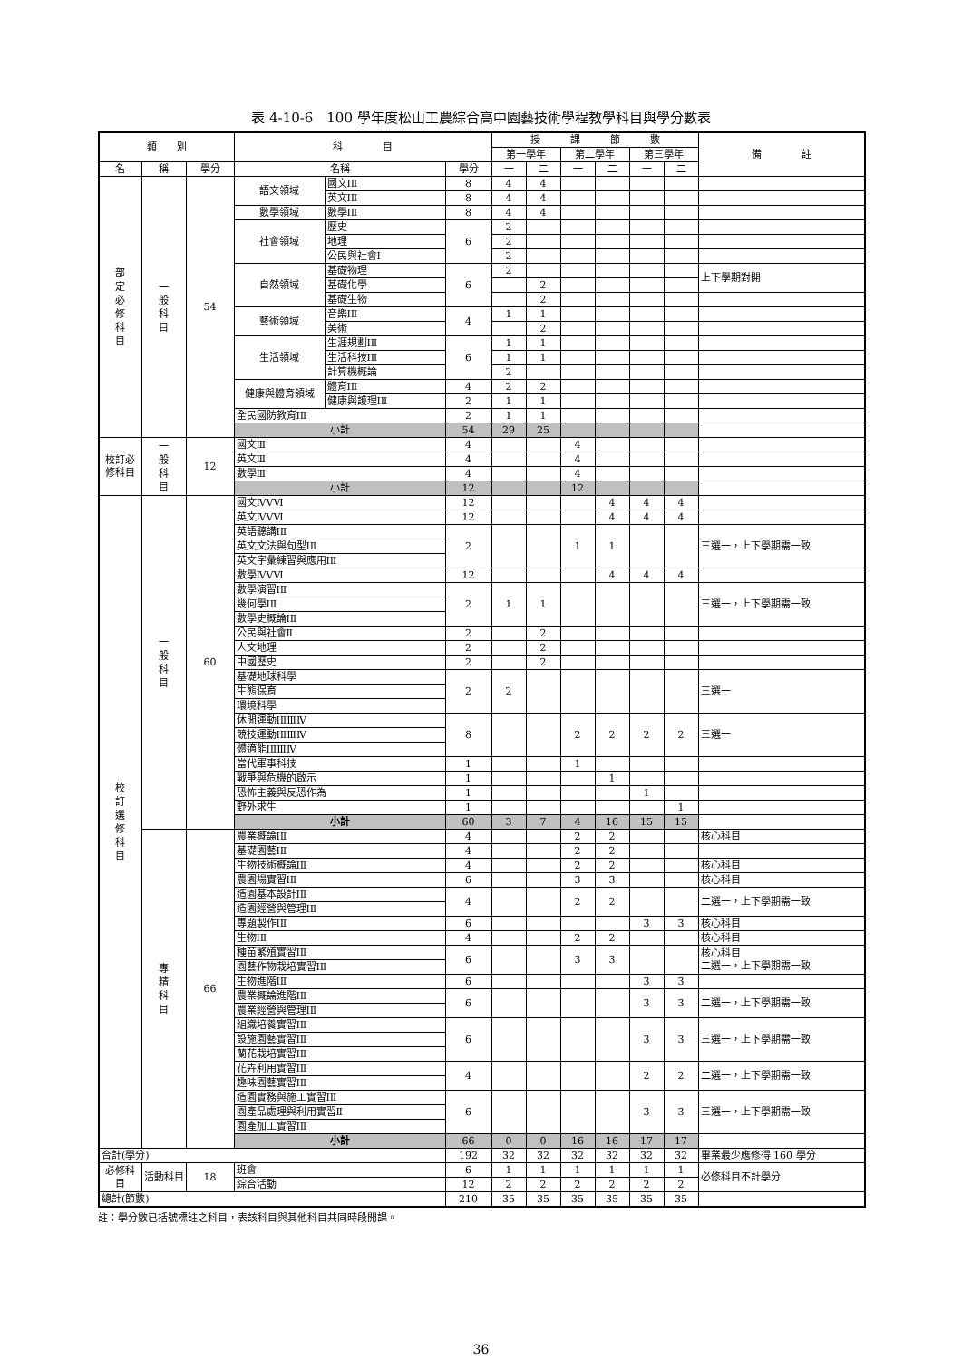表 4-10-6　100 學年度松山工農綜合高中園藝技術學程教學科目與學分數表
| 類 別 | | | 科 目 | | | 授 課 節 數 | | | | | | 備 註 |
| --- | --- | --- | --- | --- | --- | --- | --- | --- | --- | --- | --- | --- |
| | | | | | | 第一學年 | | 第二學年 | | 第三學年 | | |
| 名 | 稱 | 學分 | 名稱 | | 學分 | 一 | 二 | 一 | 二 | 一 | 二 | |
| 部 定 必 修 科 目 | 一 般 科 目 | 54 | 語文領域 | 國文ⅠⅡ | 8 | 4 | 4 | | | | | |
| | | | | 英文ⅠⅡ | 8 | 4 | 4 | | | | | |
| | | | 數學領域 | 數學ⅠⅡ | 8 | 4 | 4 | | | | | |
| | | | 社會領域 | 歷史 | 6 | 2 | | | | | | |
| | | | | 地理 | | 2 | | | | | | |
| | | | | 公民與社會Ⅰ | | 2 | | | | | | |
| | | | 自然領域 | 基礎物理 | 6 | 2 | | | | | | 上下學期對開 |
| | | | | 基礎化學 | | | 2 | | | | | |
| | | | | 基礎生物 | | | 2 | | | | | |
| | | | 藝術領域 | 音樂ⅠⅡ | 4 | 1 | 1 | | | | | |
| | | | | 美術 | | | 2 | | | | | |
| | | | 生活領域 | 生涯規劃ⅠⅡ | 6 | 1 | 1 | | | | | |
| | | | | 生活科技ⅠⅡ | | 1 | 1 | | | | | |
| | | | | 計算機概論 | | 2 | | | | | | |
| | | | 健康與體育領域 | 體育ⅠⅡ | 4 | 2 | 2 | | | | | |
| | | | | 健康與護理ⅠⅡ | 2 | 1 | 1 | | | | | |
| | | | 全民國防教育ⅠⅡ | | 2 | 1 | 1 | | | | | |
| | | | 小計 | | 54 | 29 | 25 | | | | | |
| 校訂必修科目 | 一 般 科 目 | 12 | 國文Ⅲ | | 4 | | | 4 | | | | |
| | | | 英文Ⅲ | | 4 | | | 4 | | | | |
| | | | 數學Ⅲ | | 4 | | | 4 | | | | |
| | | | 小計 | | 12 | | | 12 | | | | |
| 校 訂 選 修 科 目 | 一 般 科 目 | 60 | 國文ⅣⅤⅥ | | 12 | | | | 4 | 4 | 4 | |
| | | | 英文ⅣⅤⅥ | | 12 | | | | 4 | 4 | 4 | |
| | | | 英語聽講ⅠⅡ | | 2 | | | 1 | 1 | | | 三選一，上下學期需一致 |
| | | | 英文文法與句型ⅠⅡ | | | | | | | | | |
| | | | 英文字彙練習與應用ⅠⅡ | | | | | | | | | |
| | | | 數學ⅣⅤⅥ | | 12 | | | | 4 | 4 | 4 | |
| | | | 數學演習ⅠⅡ | | 2 | 1 | 1 | | | | | 三選一，上下學期需一致 |
| | | | 幾何學ⅠⅡ | | | | | | | | | |
| | | | 數學史概論ⅠⅡ | | | | | | | | | |
| | | | 公民與社會Ⅱ | | 2 | | 2 | | | | | |
| | | | 人文地理 | | 2 | | 2 | | | | | |
| | | | 中國歷史 | | 2 | | 2 | | | | | |
| | | | 基礎地球科學 | | 2 | 2 | | | | | | 三選一 |
| | | | 生態保育 | | | | | | | | | |
| | | | 環境科學 | | | | | | | | | |
| | | | 休閒運動ⅠⅡⅢⅣ | | 8 | | | 2 | 2 | 2 | 2 | 三選一 |
| | | | 競技運動ⅠⅡⅢⅣ | | | | | | | | | |
| | | | 體適能ⅠⅡⅢⅣ | | | | | | | | | |
| | | | 當代軍事科技 | | 1 | | | 1 | | | | |
| | | | 戰爭與危機的啟示 | | 1 | | | | 1 | | | |
| | | | 恐怖主義與反恐作為 | | 1 | | | | | 1 | | |
| | | | 野外求生 | | 1 | | | | | | 1 | |
| | | | 小計 | | 60 | 3 | 7 | 4 | 16 | 15 | 15 | |
| | 專 精 科 目 | 66 | 農業概論ⅠⅡ | | 4 | | | 2 | 2 | | | 核心科目 |
| | | | 基礎園藝ⅠⅡ | | 4 | | | 2 | 2 | | | |
| | | | 生物技術概論ⅠⅡ | | 4 | | | 2 | 2 | | | 核心科目 |
| | | | 農園場實習ⅠⅡ | | 6 | | | 3 | 3 | | | 核心科目 |
| | | | 造園基本設計ⅠⅡ | | 4 | | | 2 | 2 | | | 二選一，上下學期需一致 |
| | | | 造園經營與管理ⅠⅡ | | | | | | | | | |
| | | | 專題製作ⅠⅡ | | 6 | | | | | 3 | 3 | 核心科目 |
| | | | 生物ⅠⅡ | | 4 | | | 2 | 2 | | | 核心科目 |
| | | | 種苗繁殖實習ⅠⅡ | | 6 | | | 3 | 3 | | | 核心科目 二選一，上下學期需一致 |
| | | | 園藝作物栽培實習ⅠⅡ | | | | | | | | | |
| | | | 生物進階ⅠⅡ | | 6 | | | | | 3 | 3 | |
| | | | 農業概論進階ⅠⅡ | | 6 | | | | | 3 | 3 | 二選一，上下學期需一致 |
| | | | 農業經營與管理ⅠⅡ | | | | | | | | | |
| | | | 組織培養實習ⅠⅡ | | 6 | | | | | 3 | 3 | 三選一，上下學期需一致 |
| | | | 設施園藝實習ⅠⅡ | | | | | | | | | |
| | | | 蘭花栽培實習ⅠⅡ | | | | | | | | | |
| | | | 花卉利用實習ⅠⅡ | | 4 | | | | | 2 | 2 | 二選一，上下學期需一致 |
| | | | 趣味園藝實習ⅠⅡ | | | | | | | | | |
| | | | 造園實務與施工實習ⅠⅡ | | 6 | | | | | 3 | 3 | 三選一，上下學期需一致 |
| | | | 園產品處理與利用實習Ⅱ | | | | | | | | | |
| | | | 園產加工實習ⅠⅡ | | | | | | | | | |
| | | | 小計 | | 66 | 0 | 0 | 16 | 16 | 17 | 17 | |
| 合計(學分) | | | | | 192 | 32 | 32 | 32 | 32 | 32 | 32 | 畢業最少應修得 160 學分 |
| 必修科目 | 活動科目 | 18 | 班會 | | 6 | 1 | 1 | 1 | 1 | 1 | 1 | 必修科目不計學分 |
| | | | 綜合活動 | | 12 | 2 | 2 | 2 | 2 | 2 | 2 | |
| 總計(節數) | | | | | 210 | 35 | 35 | 35 | 35 | 35 | 35 | |
註：學分數已括號標註之科目，表該科目與其他科目共同時段開課。
36